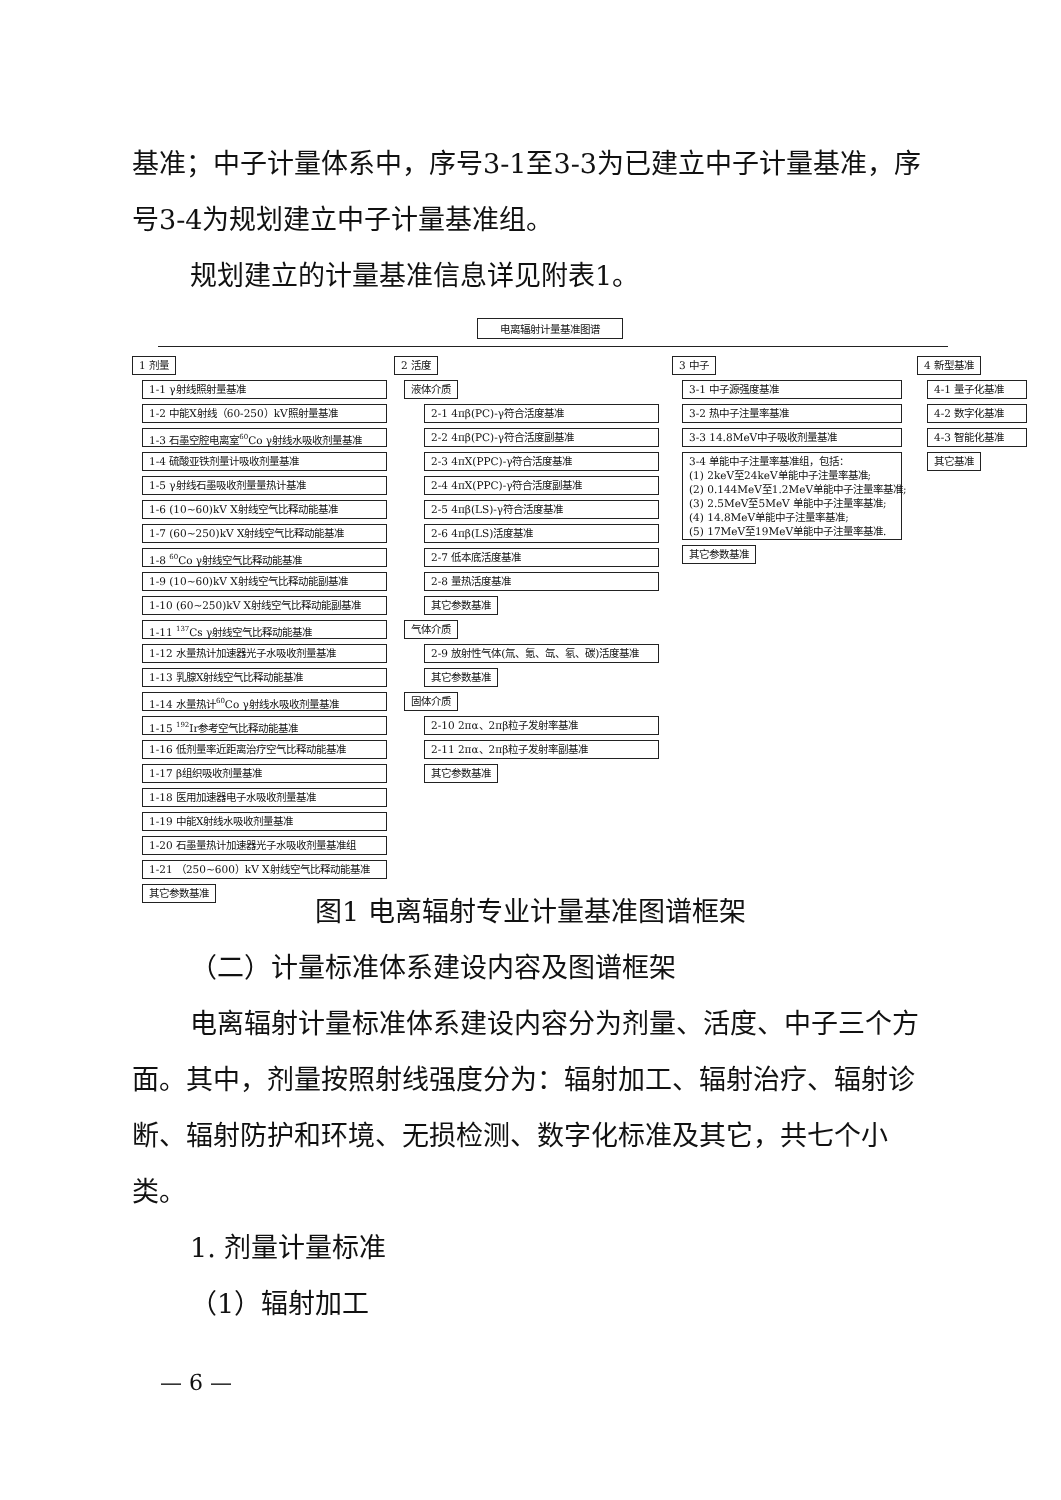基准；中子计量体系中，序号3-1至3-3为已建立中子计量基准，序号3-4为规划建立中子计量基准组。
规划建立的计量基准信息详见附表1。
电离辐射计量基准图谱
1 剂量
1-1 γ射线照射量基准
1-2 中能X射线（60-250）kV照射量基准
1-3 石墨空腔电离室<sup>60</sup>Co γ射线水吸收剂量基准
1-4 硫酸亚铁剂量计吸收剂量基准
1-5 γ射线石墨吸收剂量量热计基准
1-6 (10~60)kV X射线空气比释动能基准
1-7 (60~250)kV X射线空气比释动能基准
1-8 <sup>60</sup>Co γ射线空气比释动能基准
1-9 (10~60)kV X射线空气比释动能副基准
1-10 (60~250)kV X射线空气比释动能副基准
1-11 <sup>137</sup>Cs γ射线空气比释动能基准
1-12 水量热计加速器光子水吸收剂量基准
1-13 乳腺X射线空气比释动能基准
1-14 水量热计<sup>60</sup>Co γ射线水吸收剂量基准
1-15 <sup>192</sup>Ir参考空气比释动能基准
1-16 低剂量率近距离治疗空气比释动能基准
1-17 β组织吸收剂量基准
1-18 医用加速器电子水吸收剂量基准
1-19 中能X射线水吸收剂量基准
1-20 石墨量热计加速器光子水吸收剂量基准组
1-21 （250~600）kV X射线空气比释动能基准
其它参数基准
2 活度
液体介质
2-1 4πβ(PC)-γ符合活度基准
2-2 4πβ(PC)-γ符合活度副基准
2-3 4πX(PPC)-γ符合活度基准
2-4 4πX(PPC)-γ符合活度副基准
2-5 4πβ(LS)-γ符合活度基准
2-6 4πβ(LS)活度基准
2-7 低本底活度基准
2-8 量热活度基准
其它参数基准
气体介质
2-9 放射性气体(氚、氪、氙、氡、碳)活度基准
其它参数基准
固体介质
2-10 2πα、2πβ粒子发射率基准
2-11 2πα、2πβ粒子发射率副基准
其它参数基准
3 中子
3-1 中子源强度基准
3-2 热中子注量率基准
3-3 14.8MeV中子吸收剂量基准
3-4 单能中子注量率基准组，包括：
(1) 2keV至24keV单能中子注量率基准;
(2) 0.144MeV至1.2MeV单能中子注量率基准;
(3) 2.5MeV至5MeV 单能中子注量率基准;
(4) 14.8MeV单能中子注量率基准;
(5) 17MeV至19MeV单能中子注量率基准.
其它参数基准
4 新型基准
4-1 量子化基准
4-2 数字化基准
4-3 智能化基准
其它基准
图1 电离辐射专业计量基准图谱框架
（二）计量标准体系建设内容及图谱框架
电离辐射计量标准体系建设内容分为剂量、活度、中子三个方面。其中，剂量按照射线强度分为：辐射加工、辐射治疗、辐射诊断、辐射防护和环境、无损检测、数字化标准及其它，共七个小类。
1. 剂量计量标准
（1）辐射加工
— 6 —